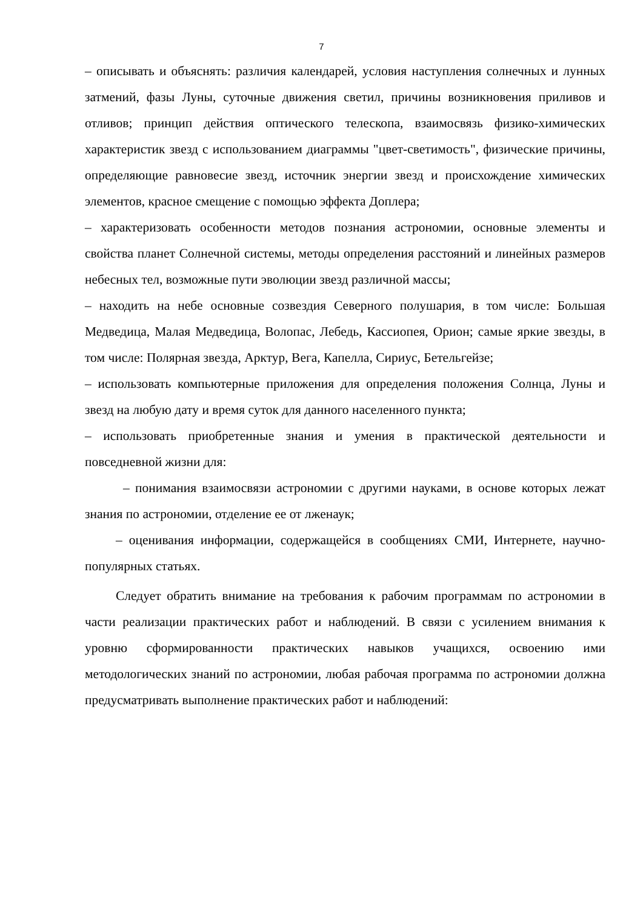7
– описывать и объяснять: различия календарей, условия наступления солнечных и лунных затмений, фазы Луны, суточные движения светил, причины возникновения приливов и отливов; принцип действия оптического телескопа, взаимосвязь физико-химических характеристик звезд с использованием диаграммы "цвет-светимость", физические причины, определяющие равновесие звезд, источник энергии звезд и происхождение химических элементов, красное смещение с помощью эффекта Доплера;
– характеризовать особенности методов познания астрономии, основные элементы и свойства планет Солнечной системы, методы определения расстояний и линейных размеров небесных тел, возможные пути эволюции звезд различной массы;
– находить на небе основные созвездия Северного полушария, в том числе: Большая Медведица, Малая Медведица, Волопас, Лебедь, Кассиопея, Орион; самые яркие звезды, в том числе: Полярная звезда, Арктур, Вега, Капелла, Сириус, Бетельгейзе;
– использовать компьютерные приложения для определения положения Солнца, Луны и звезд на любую дату и время суток для данного населенного пункта;
– использовать приобретенные знания и умения в практической деятельности и повседневной жизни для:
– понимания взаимосвязи астрономии с другими науками, в основе которых лежат знания по астрономии, отделение ее от лженаук;
– оценивания информации, содержащейся в сообщениях СМИ, Интернете, научно-популярных статьях.
Следует обратить внимание на требования к рабочим программам по астрономии в части реализации практических работ и наблюдений. В связи с усилением внимания к уровню сформированности практических навыков учащихся, освоению ими методологических знаний по астрономии, любая рабочая программа по астрономии должна предусматривать выполнение практических работ и наблюдений: